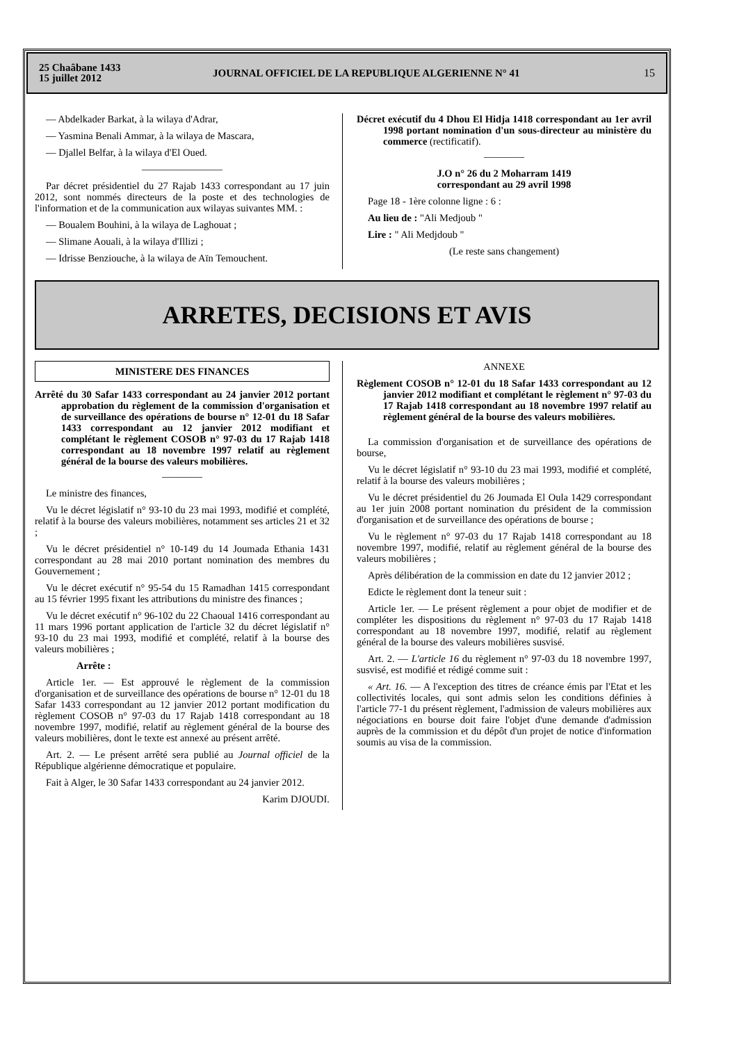25 Chaâbane 1433
15 juillet 2012
JOURNAL OFFICIEL DE LA REPUBLIQUE ALGERIENNE N° 41
15
— Abdelkader Barkat, à la wilaya d'Adrar,
— Yasmina Benali Ammar, à la wilaya de Mascara,
— Djallel Belfar, à la wilaya d'El Oued.
————————
Par décret présidentiel du 27 Rajab 1433 correspondant au 17 juin 2012, sont nommés directeurs de la poste et des technologies de l'information et de la communication aux wilayas suivantes MM. :
— Boualem Bouhini, à la wilaya de Laghouat ;
— Slimane Aouali, à la wilaya d'Illizi ;
— Idrisse Benziouche, à la wilaya de Aïn Temouchent.
Décret exécutif du 4 Dhou El Hidja 1418 correspondant au 1er avril 1998 portant nomination d'un sous-directeur au ministère du commerce (rectificatif).
————
J.O n° 26 du 2 Moharram 1419
correspondant au 29 avril 1998
Page 18 - 1ère colonne ligne : 6 :
Au lieu de : "Ali Medjoub "
Lire : " Ali Medjdoub "
(Le reste sans changement)
ARRETES, DECISIONS ET AVIS
MINISTERE DES FINANCES
Arrêté du 30 Safar 1433 correspondant au 24 janvier 2012 portant approbation du règlement de la commission d'organisation et de surveillance des opérations de bourse n° 12-01 du 18 Safar 1433 correspondant au 12 janvier 2012 modifiant et complétant le règlement COSOB n° 97-03 du 17 Rajab 1418 correspondant au 18 novembre 1997 relatif au règlement général de la bourse des valeurs mobilières.
————
Le ministre des finances,
Vu le décret législatif n° 93-10 du 23 mai 1993, modifié et complété, relatif à la bourse des valeurs mobilières, notamment ses articles 21 et 32 ;
Vu le décret présidentiel n° 10-149 du 14 Joumada Ethania 1431 correspondant au 28 mai 2010 portant nomination des membres du Gouvernement ;
Vu le décret exécutif n° 95-54 du 15 Ramadhan 1415 correspondant au 15 février 1995 fixant les attributions du ministre des finances ;
Vu le décret exécutif n° 96-102 du 22 Chaoual 1416 correspondant au 11 mars 1996 portant application de l'article 32 du décret législatif n° 93-10 du 23 mai 1993, modifié et complété, relatif à la bourse des valeurs mobilières ;
Arrête :
Article 1er. — Est approuvé le règlement de la commission d'organisation et de surveillance des opérations de bourse n° 12-01 du 18 Safar 1433 correspondant au 12 janvier 2012 portant modification du règlement COSOB n° 97-03 du 17 Rajab 1418 correspondant au 18 novembre 1997, modifié, relatif au règlement général de la bourse des valeurs mobilières, dont le texte est annexé au présent arrêté.
Art. 2. — Le présent arrêté sera publié au Journal officiel de la République algérienne démocratique et populaire.
Fait à Alger, le 30 Safar 1433 correspondant au 24 janvier 2012.
Karim DJOUDI.
ANNEXE
Règlement COSOB n° 12-01 du 18 Safar 1433 correspondant au 12 janvier 2012 modifiant et complétant le règlement n° 97-03 du 17 Rajab 1418 correspondant au 18 novembre 1997 relatif au règlement général de la bourse des valeurs mobilières.
La commission d'organisation et de surveillance des opérations de bourse,
Vu le décret législatif n° 93-10 du 23 mai 1993, modifié et complété, relatif à la bourse des valeurs mobilières ;
Vu le décret présidentiel du 26 Joumada El Oula 1429 correspondant au 1er juin 2008 portant nomination du président de la commission d'organisation et de surveillance des opérations de bourse ;
Vu le règlement n° 97-03 du 17 Rajab 1418 correspondant au 18 novembre 1997, modifié, relatif au règlement général de la bourse des valeurs mobilières ;
Après délibération de la commission en date du 12 janvier 2012 ;
Edicte le règlement dont la teneur suit :
Article 1er. — Le présent règlement a pour objet de modifier et de compléter les dispositions du règlement n° 97-03 du 17 Rajab 1418 correspondant au 18 novembre 1997, modifié, relatif au règlement général de la bourse des valeurs mobilières susvisé.
Art. 2. — L'article 16 du règlement n° 97-03 du 18 novembre 1997, susvisé, est modifié et rédigé comme suit :
« Art. 16. — A l'exception des titres de créance émis par l'Etat et les collectivités locales, qui sont admis selon les conditions définies à l'article 77-1 du présent règlement, l'admission de valeurs mobilières aux négociations en bourse doit faire l'objet d'une demande d'admission auprès de la commission et du dépôt d'un projet de notice d'information soumis au visa de la commission.